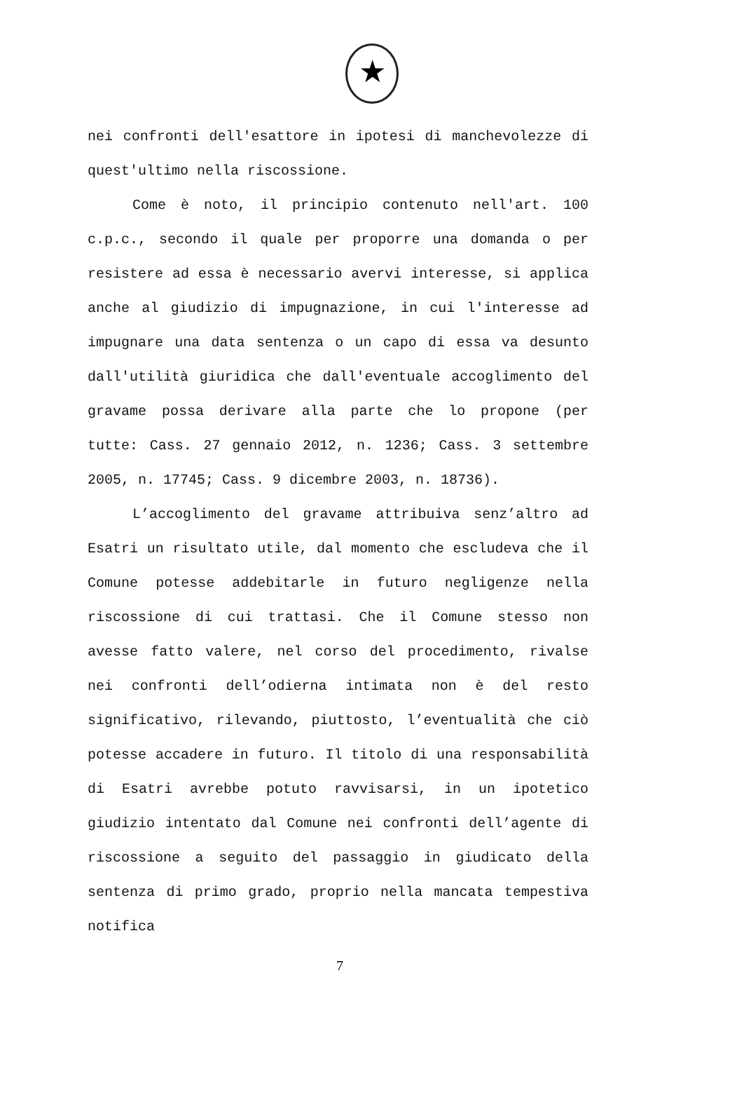★
nei confronti dell'esattore in ipotesi di manchevolezze di quest'ultimo nella riscossione.
Come è noto, il principio contenuto nell'art. 100 c.p.c., secondo il quale per proporre una domanda o per resistere ad essa è necessario avervi interesse, si applica anche al giudizio di impugnazione, in cui l'interesse ad impugnare una data sentenza o un capo di essa va desunto dall'utilità giuridica che dall'eventuale accoglimento del gravame possa derivare alla parte che lo propone (per tutte: Cass. 27 gennaio 2012, n. 1236; Cass. 3 settembre 2005, n. 17745; Cass. 9 dicembre 2003, n. 18736).
L’accoglimento del gravame attribuiva senz’altro ad Esatri un risultato utile, dal momento che escludeva che il Comune potesse addebitarle in futuro negligenze nella riscossione di cui trattasi. Che il Comune stesso non avesse fatto valere, nel corso del procedimento, rivalse nei confronti dell’odierna intimata non è del resto significativo, rilevando, piuttosto, l’eventualità che ciò potesse accadere in futuro. Il titolo di una responsabilità di Esatri avrebbe potuto ravvisarsi, in un ipotetico giudizio intentato dal Comune nei confronti dell’agente di riscossione a seguito del passaggio in giudicato della sentenza di primo grado, proprio nella mancata tempestiva notifica
7